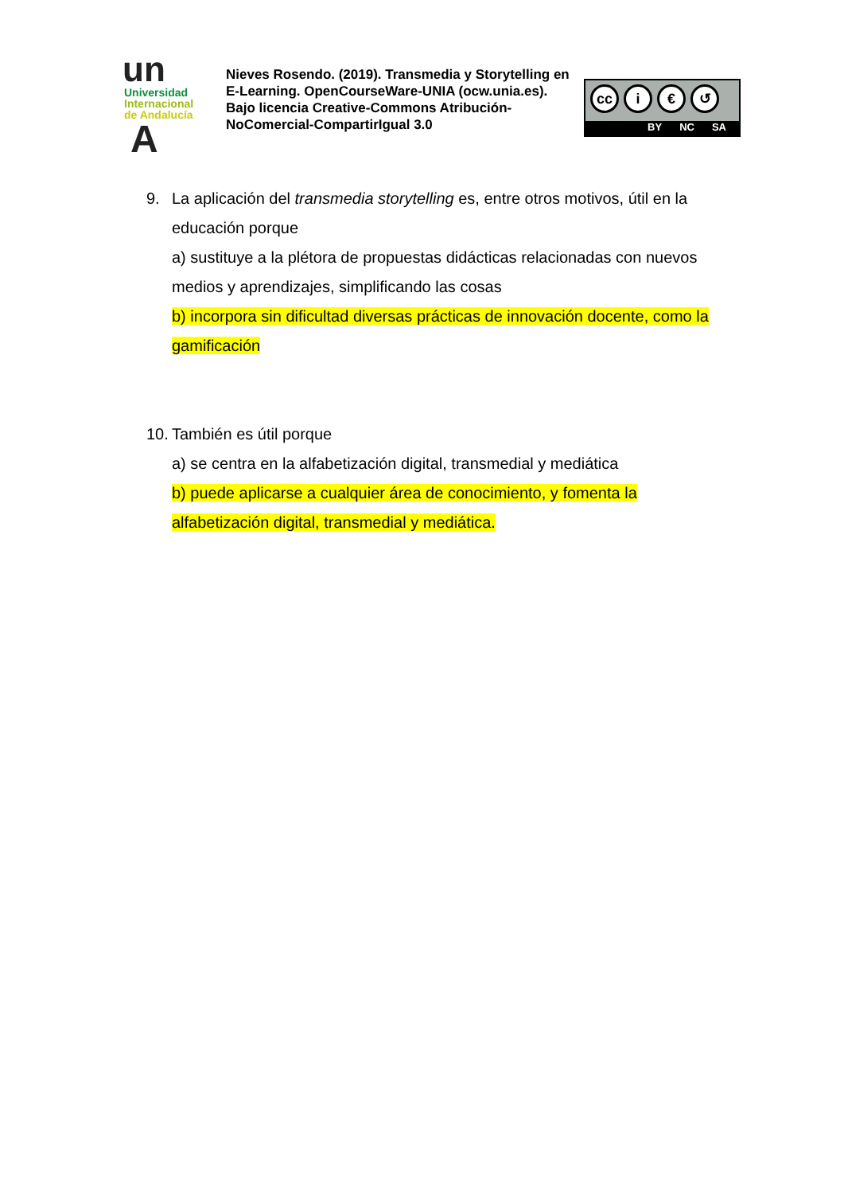un
Universidad
Internacional
de Andalucía
A
Nieves Rosendo. (2019). Transmedia y Storytelling en E-Learning. OpenCourseWare-UNIA (ocw.unia.es). Bajo licencia Creative-Commons Atribución-NoComercial-CompartirIgual 3.0
cc i € ↺
BY NC SA
9. La aplicación del transmedia storytelling es, entre otros motivos, útil en la
educación porque
a) sustituye a la plétora de propuestas didácticas relacionadas con nuevos medios y aprendizajes, simplificando las cosas
b) incorpora sin dificultad diversas prácticas de innovación docente, como la gamificación
10. También es útil porque
a) se centra en la alfabetización digital, transmedial y mediática
b) puede aplicarse a cualquier área de conocimiento, y fomenta la alfabetización digital, transmedial y mediática.